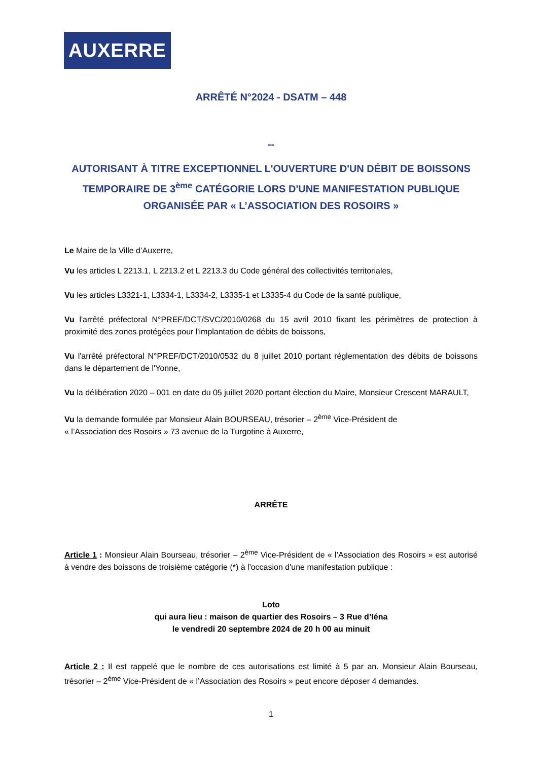AUXERRE
ARRÊTÉ N°2024 - DSATM – 448
--
AUTORISANT À TITRE EXCEPTIONNEL L'OUVERTURE D'UN DÉBIT DE BOISSONS TEMPORAIRE DE 3<sup>ème</sup> CATÉGORIE LORS D'UNE MANIFESTATION PUBLIQUE ORGANISÉE PAR « L’ASSOCIATION DES ROSOIRS »
Le Maire de la Ville d’Auxerre,
Vu les articles L 2213.1, L 2213.2 et L 2213.3 du Code général des collectivités territoriales,
Vu les articles L3321-1, L3334-1, L3334-2, L3335-1 et L3335-4 du Code de la santé publique,
Vu l'arrêté préfectoral N°PREF/DCT/SVC/2010/0268 du 15 avril 2010 fixant les périmètres de protection à proximité des zones protégées pour l'implantation de débits de boissons,
Vu l'arrêté préfectoral N°PREF/DCT/2010/0532 du 8 juillet 2010 portant réglementation des débits de boissons dans le département de l'Yonne,
Vu la délibération 2020 – 001 en date du 05 juillet 2020 portant élection du Maire, Monsieur Crescent MARAULT,
Vu la demande formulée par Monsieur Alain BOURSEAU, trésorier – 2<sup>ème</sup> Vice-Président de
« l’Association des Rosoirs » 73 avenue de la Turgotine à Auxerre,
ARRÊTE
Article 1 : Monsieur Alain Bourseau, trésorier – 2<sup>ème</sup> Vice-Président de « l’Association des Rosoirs » est autorisé à vendre des boissons de troisième catégorie (*) à l'occasion d'une manifestation publique :
Loto
qui aura lieu : maison de quartier des Rosoirs – 3 Rue d’Iéna
le vendredi 20 septembre 2024 de 20 h 00 au minuit
Article 2 : Il est rappelé que le nombre de ces autorisations est limité à 5 par an. Monsieur Alain Bourseau, trésorier – 2<sup>ème</sup> Vice-Président de « l’Association des Rosoirs » peut encore déposer 4 demandes.
1